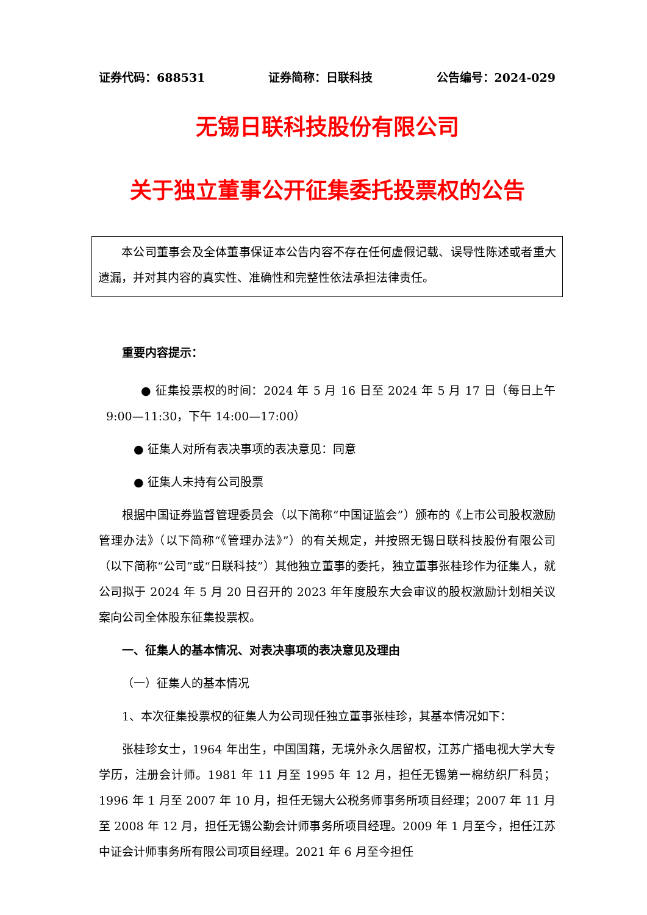证券代码：688531 证券简称：日联科技 公告编号：2024-029
无锡日联科技股份有限公司
关于独立董事公开征集委托投票权的公告
本公司董事会及全体董事保证本公告内容不存在任何虚假记载、误导性陈述或者重大遗漏，并对其内容的真实性、准确性和完整性依法承担法律责任。
重要内容提示：
● 征集投票权的时间：2024 年 5 月 16 日至 2024 年 5 月 17 日（每日上午9:00—11:30，下午 14:00—17:00）
● 征集人对所有表决事项的表决意见：同意
● 征集人未持有公司股票
根据中国证券监督管理委员会（以下简称“中国证监会”）颁布的《上市公司股权激励管理办法》（以下简称“《管理办法》”）的有关规定，并按照无锡日联科技股份有限公司（以下简称“公司”或“日联科技”）其他独立董事的委托，独立董事张桂珍作为征集人，就公司拟于 2024 年 5 月 20 日召开的 2023 年年度股东大会审议的股权激励计划相关议案向公司全体股东征集投票权。
一、征集人的基本情况、对表决事项的表决意见及理由
（一）征集人的基本情况
1、本次征集投票权的征集人为公司现任独立董事张桂珍，其基本情况如下：
张桂珍女士，1964 年出生，中国国籍，无境外永久居留权，江苏广播电视大学大专学历，注册会计师。1981 年 11 月至 1995 年 12 月，担任无锡第一棉纺织厂科员；1996 年 1 月至 2007 年 10 月，担任无锡大公税务师事务所项目经理；2007 年 11 月至 2008 年 12 月，担任无锡公勤会计师事务所项目经理。2009 年 1 月至今，担任江苏中证会计师事务所有限公司项目经理。2021 年 6 月至今担任